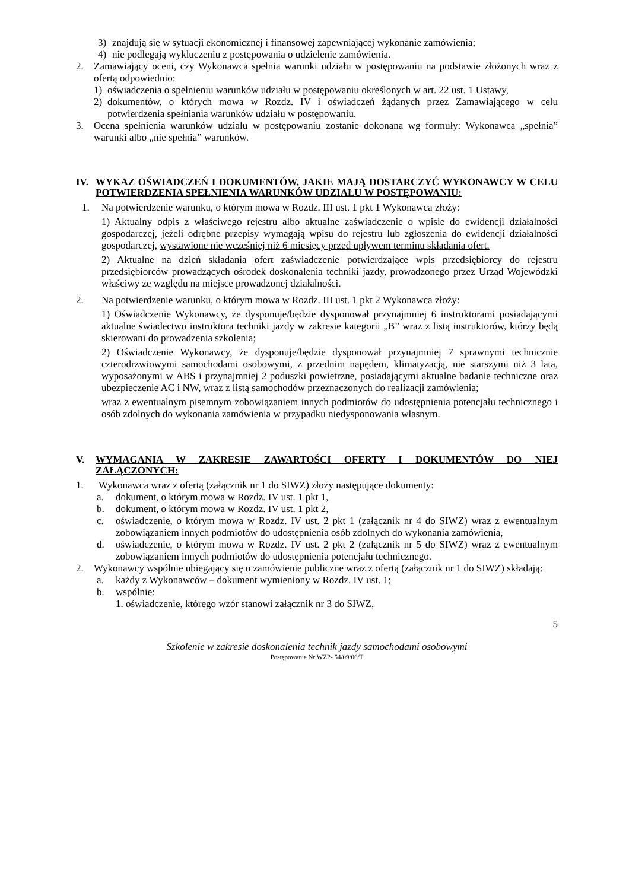3) znajdują się w sytuacji ekonomicznej i finansowej zapewniającej wykonanie zamówienia;
4) nie podlegają wykluczeniu z postępowania o udzielenie zamówienia.
2. Zamawiający oceni, czy Wykonawca spełnia warunki udziału w postępowaniu na podstawie złożonych wraz z ofertą odpowiednio:
1) oświadczenia o spełnieniu warunków udziału w postępowaniu określonych w art. 22 ust. 1 Ustawy,
2) dokumentów, o których mowa w Rozdz. IV i oświadczeń żądanych przez Zamawiającego w celu potwierdzenia spełniania warunków udziału w postępowaniu.
3. Ocena spełnienia warunków udziału w postępowaniu zostanie dokonana wg formuły: Wykonawca „spełnia” warunki albo „nie spełnia” warunków.
IV. WYKAZ OŚWIADCZEŃ I DOKUMENTÓW, JAKIE MAJĄ DOSTARCZYĆ WYKONAWCY W CELU POTWIERDZENIA SPEŁNIENIA WARUNKÓW UDZIAŁU W POSTĘPOWANIU:
1. Na potwierdzenie warunku, o którym mowa w Rozdz. III ust. 1 pkt 1 Wykonawca złoży:
1) Aktualny odpis z właściwego rejestru albo aktualne zaświadczenie o wpisie do ewidencji działalności gospodarczej, jeżeli odrębne przepisy wymagają wpisu do rejestru lub zgłoszenia do ewidencji działalności gospodarczej, wystawione nie wcześniej niż 6 miesięcy przed upływem terminu składania ofert.
2) Aktualne na dzień składania ofert zaświadczenie potwierdzające wpis przedsiębiorcy do rejestru przedsiębiorców prowadzących ośrodek doskonalenia techniki jazdy, prowadzonego przez Urząd Wojewódzki właściwy ze względu na miejsce prowadzonej działalności.
2. Na potwierdzenie warunku, o którym mowa w Rozdz. III ust. 1 pkt 2 Wykonawca złoży:
1) Oświadczenie Wykonawcy, że dysponuje/będzie dysponował przynajmniej 6 instruktorami posiadającymi aktualne świadectwo instruktora techniki jazdy w zakresie kategorii „B” wraz z listą instruktorów, którzy będą skierowani do prowadzenia szkolenia;
2) Oświadczenie Wykonawcy, że dysponuje/będzie dysponował przynajmniej 7 sprawnymi technicznie czterodrzwiowymi samochodami osobowymi, z przednim napędem, klimatyzacją, nie starszymi niż 3 lata, wyposażonymi w ABS i przynajmniej 2 poduszki powietrzne, posiadającymi aktualne badanie techniczne oraz ubezpieczenie AC i NW, wraz z listą samochodów przeznaczonych do realizacji zamówienia;
wraz z ewentualnym pisemnym zobowiązaniem innych podmiotów do udostępnienia potencjału technicznego i osób zdolnych do wykonania zamówienia w przypadku niedysponowania własnym.
V. WYMAGANIA W ZAKRESIE ZAWARTOŚCI OFERTY I DOKUMENTÓW DO NIEJ ZAŁĄCZONYCH:
1. Wykonawca wraz z ofertą (załącznik nr 1 do SIWZ) złoży następujące dokumenty:
a. dokument, o którym mowa w Rozdz. IV ust. 1 pkt 1,
b. dokument, o którym mowa w Rozdz. IV ust. 1 pkt 2,
c. oświadczenie, o którym mowa w Rozdz. IV ust. 2 pkt 1 (załącznik nr 4 do SIWZ) wraz z ewentualnym zobowiązaniem innych podmiotów do udostępnienia osób zdolnych do wykonania zamówienia,
d. oświadczenie, o którym mowa w Rozdz. IV ust. 2 pkt 2 (załącznik nr 5 do SIWZ) wraz z ewentualnym zobowiązaniem innych podmiotów do udostępnienia potencjału technicznego.
2. Wykonawcy wspólnie ubiegający się o zamówienie publiczne wraz z ofertą (załącznik nr 1 do SIWZ) składają:
a. każdy z Wykonawców – dokument wymieniony w Rozdz. IV ust. 1;
b. wspólnie:
1. oświadczenie, którego wzór stanowi załącznik nr 3 do SIWZ,
5
Szkolenie w zakresie doskonalenia technik jazdy samochodami osobowymi
Postępowanie Nr WZP- 54/09/06/T